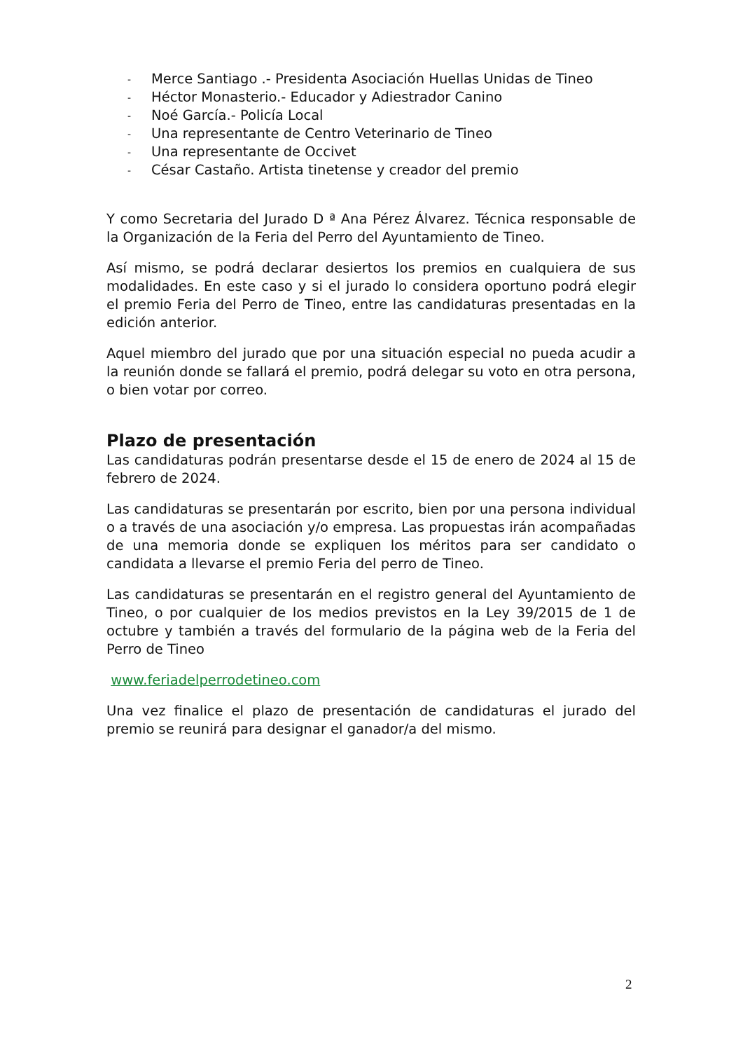- Merce Santiago .- Presidenta Asociación Huellas Unidas de Tineo
- Héctor Monasterio.- Educador y Adiestrador Canino
- Noé García.- Policía Local
- Una representante de Centro Veterinario de Tineo
- Una representante de Occivet
- César Castaño. Artista tinetense y creador del premio
Y como Secretaria del Jurado D ª Ana Pérez Álvarez. Técnica responsable de la Organización de la Feria del Perro del Ayuntamiento de Tineo.
Así mismo, se podrá declarar desiertos los premios en cualquiera de sus modalidades. En este caso y si el jurado lo considera oportuno podrá elegir el premio Feria del Perro de Tineo, entre las candidaturas presentadas en la edición anterior.
Aquel miembro del jurado que por una situación especial no pueda acudir a la reunión donde se fallará el premio, podrá delegar su voto en otra persona, o bien votar por correo.
Plazo de presentación
Las candidaturas podrán presentarse desde el 15 de enero de 2024 al 15 de febrero de 2024.
Las candidaturas se presentarán por escrito, bien por una persona individual o a través de una asociación y/o empresa. Las propuestas irán acompañadas de una memoria donde se expliquen los méritos para ser candidato o candidata a llevarse el premio Feria del perro de Tineo.
Las candidaturas se presentarán en el registro general del Ayuntamiento de Tineo, o por cualquier de los medios previstos en la Ley 39/2015 de 1 de octubre y también a través del formulario de la página web de la Feria del Perro de Tineo
www.feriadelperrodetineo.com
Una vez finalice el plazo de presentación de candidaturas el jurado del premio se reunirá para designar el ganador/a del mismo.
2